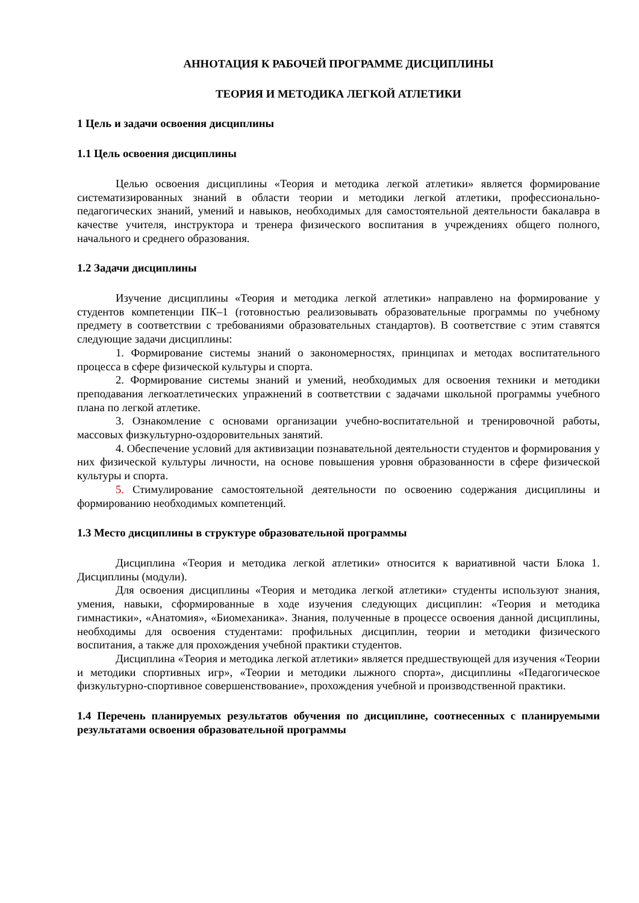АННОТАЦИЯ К РАБОЧЕЙ ПРОГРАММЕ ДИСЦИПЛИНЫ
ТЕОРИЯ И МЕТОДИКА ЛЕГКОЙ АТЛЕТИКИ
1 Цель и задачи освоения дисциплины
1.1 Цель освоения дисциплины
Целью освоения дисциплины «Теория и методика легкой атлетики» является формирование систематизированных знаний в области теории и методики легкой атлетики, профессионально-педагогических знаний, умений и навыков, необходимых для самостоятельной деятельности бакалавра в качестве учителя, инструктора и тренера физического воспитания в учреждениях общего полного, начального и среднего образования.
1.2 Задачи дисциплины
Изучение дисциплины «Теория и методика легкой атлетики» направлено на формирование у студентов компетенции ПК–1 (готовностью реализовывать образовательные программы по учебному предмету в соответствии с требованиями образовательных стандартов). В соответствие с этим ставятся следующие задачи дисциплины:
1. Формирование системы знаний о закономерностях, принципах и методах воспитательного процесса в сфере физической культуры и спорта.
2. Формирование системы знаний и умений, необходимых для освоения техники и методики преподавания легкоатлетических упражнений в соответствии с задачами школьной программы учебного плана по легкой атлетике.
3. Ознакомление с основами организации учебно-воспитательной и тренировочной работы, массовых физкультурно-оздоровительных занятий.
4. Обеспечение условий для активизации познавательной деятельности студентов и формирования у них физической культуры личности, на основе повышения уровня образованности в сфере физической культуры и спорта.
5. Стимулирование самостоятельной деятельности по освоению содержания дисциплины и формированию необходимых компетенций.
1.3 Место дисциплины в структуре образовательной программы
Дисциплина «Теория и методика легкой атлетики» относится к вариативной части Блока 1. Дисциплины (модули).
Для освоения дисциплины «Теория и методика легкой атлетики» студенты используют знания, умения, навыки, сформированные в ходе изучения следующих дисциплин: «Теория и методика гимнастики», «Анатомия», «Биомеханика». Знания, полученные в процессе освоения данной дисциплины, необходимы для освоения студентами: профильных дисциплин, теории и методики физического воспитания, а также для прохождения учебной практики студентов.
Дисциплина «Теория и методика легкой атлетики» является предшествующей для изучения «Теории и методики спортивных игр», «Теории и методики лыжного спорта», дисциплины «Педагогическое физкультурно-спортивное совершенствование», прохождения учебной и производственной практики.
1.4 Перечень планируемых результатов обучения по дисциплине, соотнесенных с планируемыми результатами освоения образовательной программы